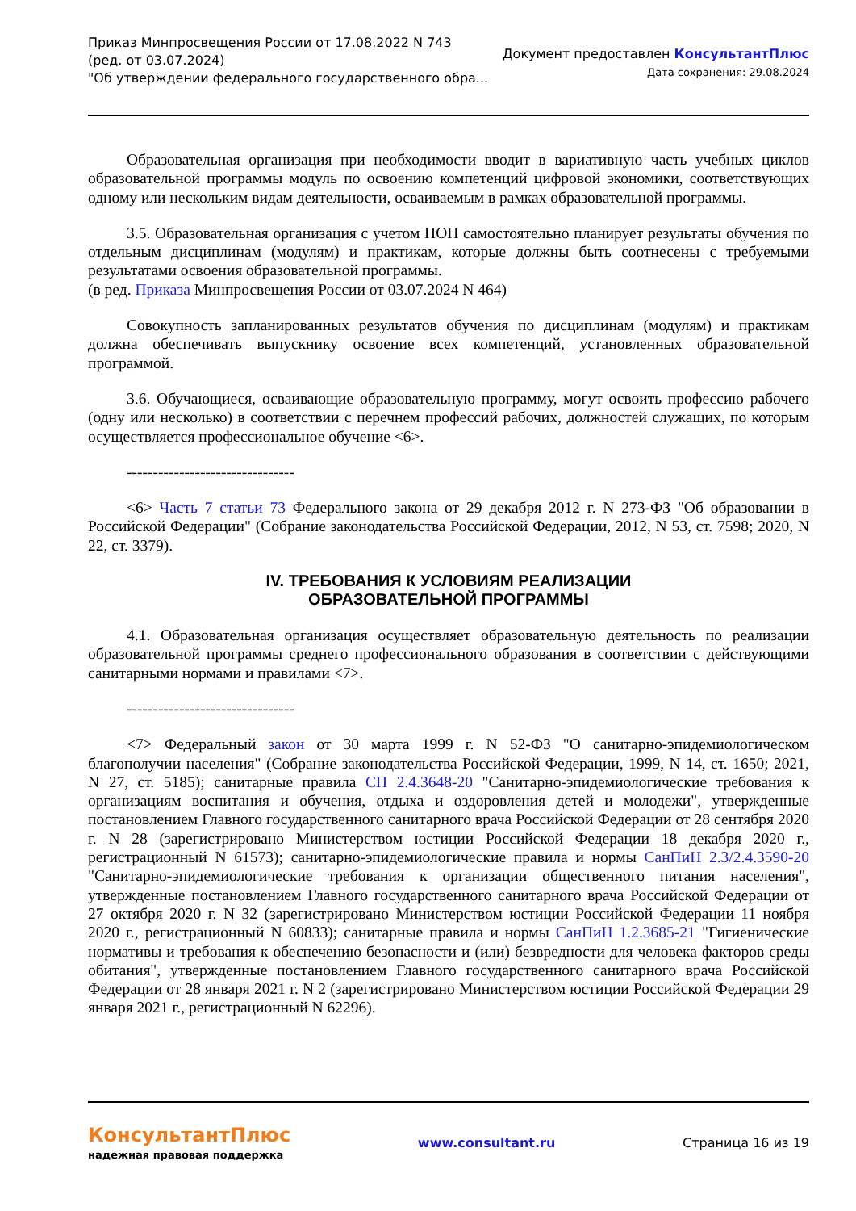Приказ Минпросвещения России от 17.08.2022 N 743
(ред. от 03.07.2024)
"Об утверждении федерального государственного обра...
Документ предоставлен КонсультантПлюс
Дата сохранения: 29.08.2024
Образовательная организация при необходимости вводит в вариативную часть учебных циклов образовательной программы модуль по освоению компетенций цифровой экономики, соответствующих одному или нескольким видам деятельности, осваиваемым в рамках образовательной программы.
3.5. Образовательная организация с учетом ПОП самостоятельно планирует результаты обучения по отдельным дисциплинам (модулям) и практикам, которые должны быть соотнесены с требуемыми результатами освоения образовательной программы.
(в ред. Приказа Минпросвещения России от 03.07.2024 N 464)
Совокупность запланированных результатов обучения по дисциплинам (модулям) и практикам должна обеспечивать выпускнику освоение всех компетенций, установленных образовательной программой.
3.6. Обучающиеся, осваивающие образовательную программу, могут освоить профессию рабочего (одну или несколько) в соответствии с перечнем профессий рабочих, должностей служащих, по которым осуществляется профессиональное обучение <6>.
--------------------------------
<6> Часть 7 статьи 73 Федерального закона от 29 декабря 2012 г. N 273-ФЗ "Об образовании в Российской Федерации" (Собрание законодательства Российской Федерации, 2012, N 53, ст. 7598; 2020, N 22, ст. 3379).
IV. ТРЕБОВАНИЯ К УСЛОВИЯМ РЕАЛИЗАЦИИ
ОБРАЗОВАТЕЛЬНОЙ ПРОГРАММЫ
4.1. Образовательная организация осуществляет образовательную деятельность по реализации образовательной программы среднего профессионального образования в соответствии с действующими санитарными нормами и правилами <7>.
--------------------------------
<7> Федеральный закон от 30 марта 1999 г. N 52-ФЗ "О санитарно-эпидемиологическом благополучии населения" (Собрание законодательства Российской Федерации, 1999, N 14, ст. 1650; 2021, N 27, ст. 5185); санитарные правила СП 2.4.3648-20 "Санитарно-эпидемиологические требования к организациям воспитания и обучения, отдыха и оздоровления детей и молодежи", утвержденные постановлением Главного государственного санитарного врача Российской Федерации от 28 сентября 2020 г. N 28 (зарегистрировано Министерством юстиции Российской Федерации 18 декабря 2020 г., регистрационный N 61573); санитарно-эпидемиологические правила и нормы СанПиН 2.3/2.4.3590-20 "Санитарно-эпидемиологические требования к организации общественного питания населения", утвержденные постановлением Главного государственного санитарного врача Российской Федерации от 27 октября 2020 г. N 32 (зарегистрировано Министерством юстиции Российской Федерации 11 ноября 2020 г., регистрационный N 60833); санитарные правила и нормы СанПиН 1.2.3685-21 "Гигиенические нормативы и требования к обеспечению безопасности и (или) безвредности для человека факторов среды обитания", утвержденные постановлением Главного государственного санитарного врача Российской Федерации от 28 января 2021 г. N 2 (зарегистрировано Министерством юстиции Российской Федерации 29 января 2021 г., регистрационный N 62296).
КонсультантПлюс
надежная правовая поддержка
www.consultant.ru Страница 16 из 19